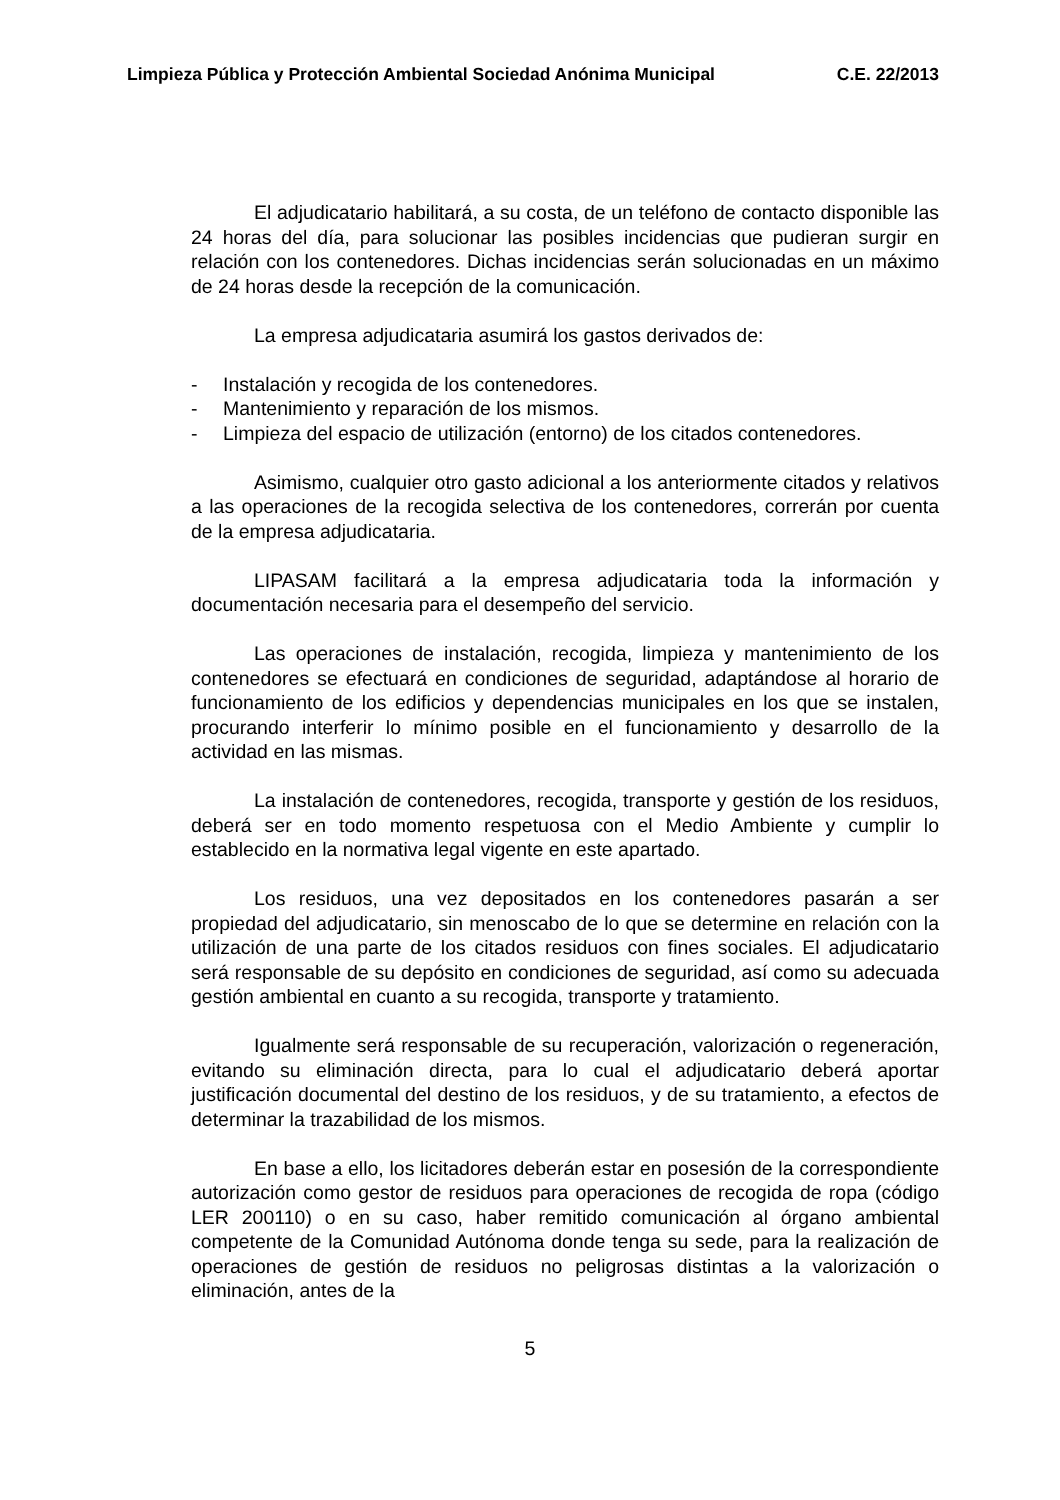Limpieza Pública y Protección Ambiental Sociedad Anónima Municipal C.E. 22/2013
El adjudicatario habilitará, a su costa, de un teléfono de contacto disponible las 24 horas del día, para solucionar las posibles incidencias que pudieran surgir en relación con los contenedores. Dichas incidencias serán solucionadas en un máximo de 24 horas desde la recepción de la comunicación.
La empresa adjudicataria asumirá los gastos derivados de:
- Instalación y recogida de los contenedores.
- Mantenimiento y reparación de los mismos.
- Limpieza del espacio de utilización (entorno) de los citados contenedores.
Asimismo, cualquier otro gasto adicional a los anteriormente citados y relativos a las operaciones de la recogida selectiva de los contenedores, correrán por cuenta de la empresa adjudicataria.
LIPASAM facilitará a la empresa adjudicataria toda la información y documentación necesaria para el desempeño del servicio.
Las operaciones de instalación, recogida, limpieza y mantenimiento de los contenedores se efectuará en condiciones de seguridad, adaptándose al horario de funcionamiento de los edificios y dependencias municipales en los que se instalen, procurando interferir lo mínimo posible en el funcionamiento y desarrollo de la actividad en las mismas.
La instalación de contenedores, recogida, transporte y gestión de los residuos, deberá ser en todo momento respetuosa con el Medio Ambiente y cumplir lo establecido en la normativa legal vigente en este apartado.
Los residuos, una vez depositados en los contenedores pasarán a ser propiedad del adjudicatario, sin menoscabo de lo que se determine en relación con la utilización de una parte de los citados residuos con fines sociales. El adjudicatario será responsable de su depósito en condiciones de seguridad, así como su adecuada gestión ambiental en cuanto a su recogida, transporte y tratamiento.
Igualmente será responsable de su recuperación, valorización o regeneración, evitando su eliminación directa, para lo cual el adjudicatario deberá aportar justificación documental del destino de los residuos, y de su tratamiento, a efectos de determinar la trazabilidad de los mismos.
En base a ello, los licitadores deberán estar en posesión de la correspondiente autorización como gestor de residuos para operaciones de recogida de ropa (código LER 200110) o en su caso, haber remitido comunicación al órgano ambiental competente de la Comunidad Autónoma donde tenga su sede, para la realización de operaciones de gestión de residuos no peligrosas distintas a la valorización o eliminación, antes de la
5